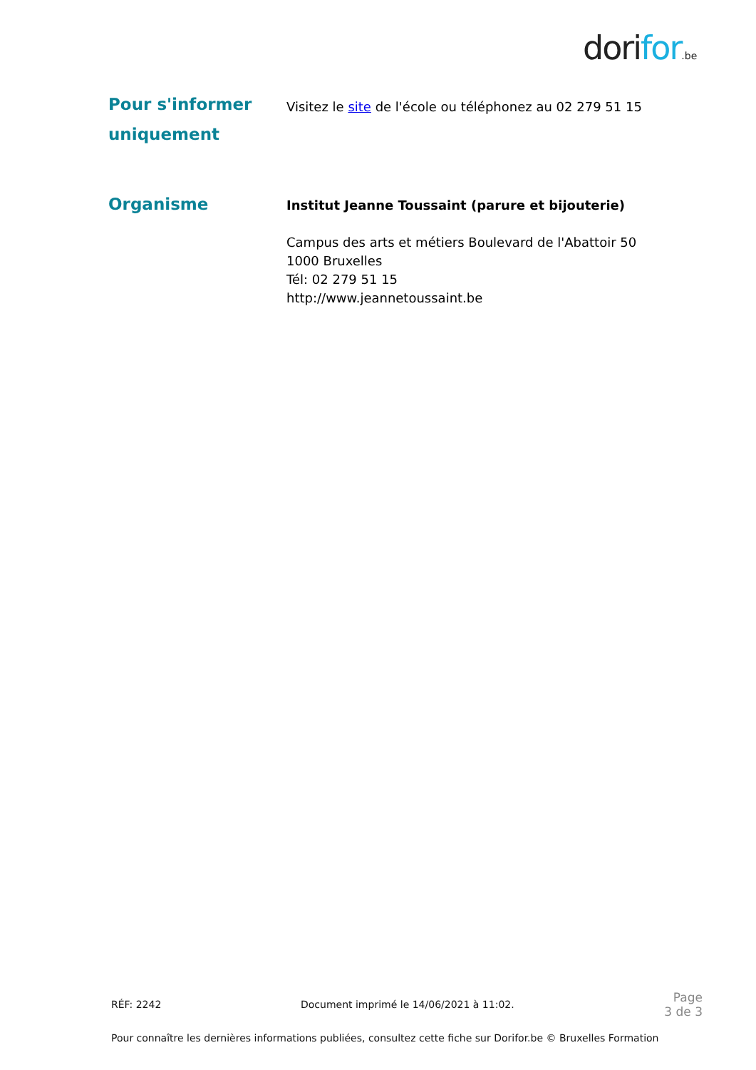dorifor.be
Pour s'informer uniquement
Visitez le site de l'école ou téléphonez au 02 279 51 15
Organisme
Institut Jeanne Toussaint (parure et bijouterie)
Campus des arts et métiers Boulevard de l'Abattoir 50
1000 Bruxelles
Tél: 02 279 51 15
http://www.jeannetoussaint.be
RÉF: 2242 Document imprimé le 14/06/2021 à 11:02. Page
3 de 3
Pour connaître les dernières informations publiées, consultez cette fiche sur Dorifor.be © Bruxelles Formation